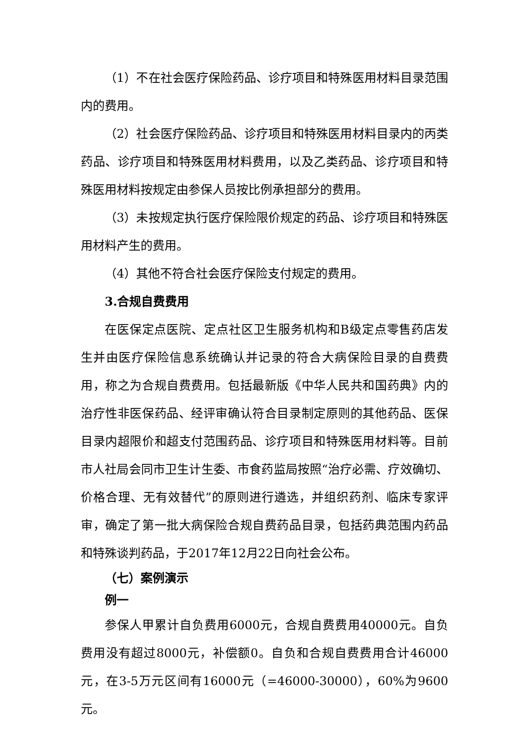（1）不在社会医疗保险药品、诊疗项目和特殊医用材料目录范围内的费用。
（2）社会医疗保险药品、诊疗项目和特殊医用材料目录内的丙类药品、诊疗项目和特殊医用材料费用，以及乙类药品、诊疗项目和特殊医用材料按规定由参保人员按比例承担部分的费用。
（3）未按规定执行医疗保险限价规定的药品、诊疗项目和特殊医用材料产生的费用。
（4）其他不符合社会医疗保险支付规定的费用。
3.合规自费费用
在医保定点医院、定点社区卫生服务机构和B级定点零售药店发生并由医疗保险信息系统确认并记录的符合大病保险目录的自费费用，称之为合规自费费用。包括最新版《中华人民共和国药典》内的治疗性非医保药品、经评审确认符合目录制定原则的其他药品、医保目录内超限价和超支付范围药品、诊疗项目和特殊医用材料等。目前市人社局会同市卫生计生委、市食药监局按照“治疗必需、疗效确切、价格合理、无有效替代”的原则进行遴选，并组织药剂、临床专家评审，确定了第一批大病保险合规自费药品目录，包括药典范围内药品和特殊谈判药品，于2017年12月22日向社会公布。
（七）案例演示
例一
参保人甲累计自负费用6000元，合规自费费用40000元。自负费用没有超过8000元，补偿额0。自负和合规自费费用合计46000元，在3-5万元区间有16000元（=46000-30000），60%为9600元。